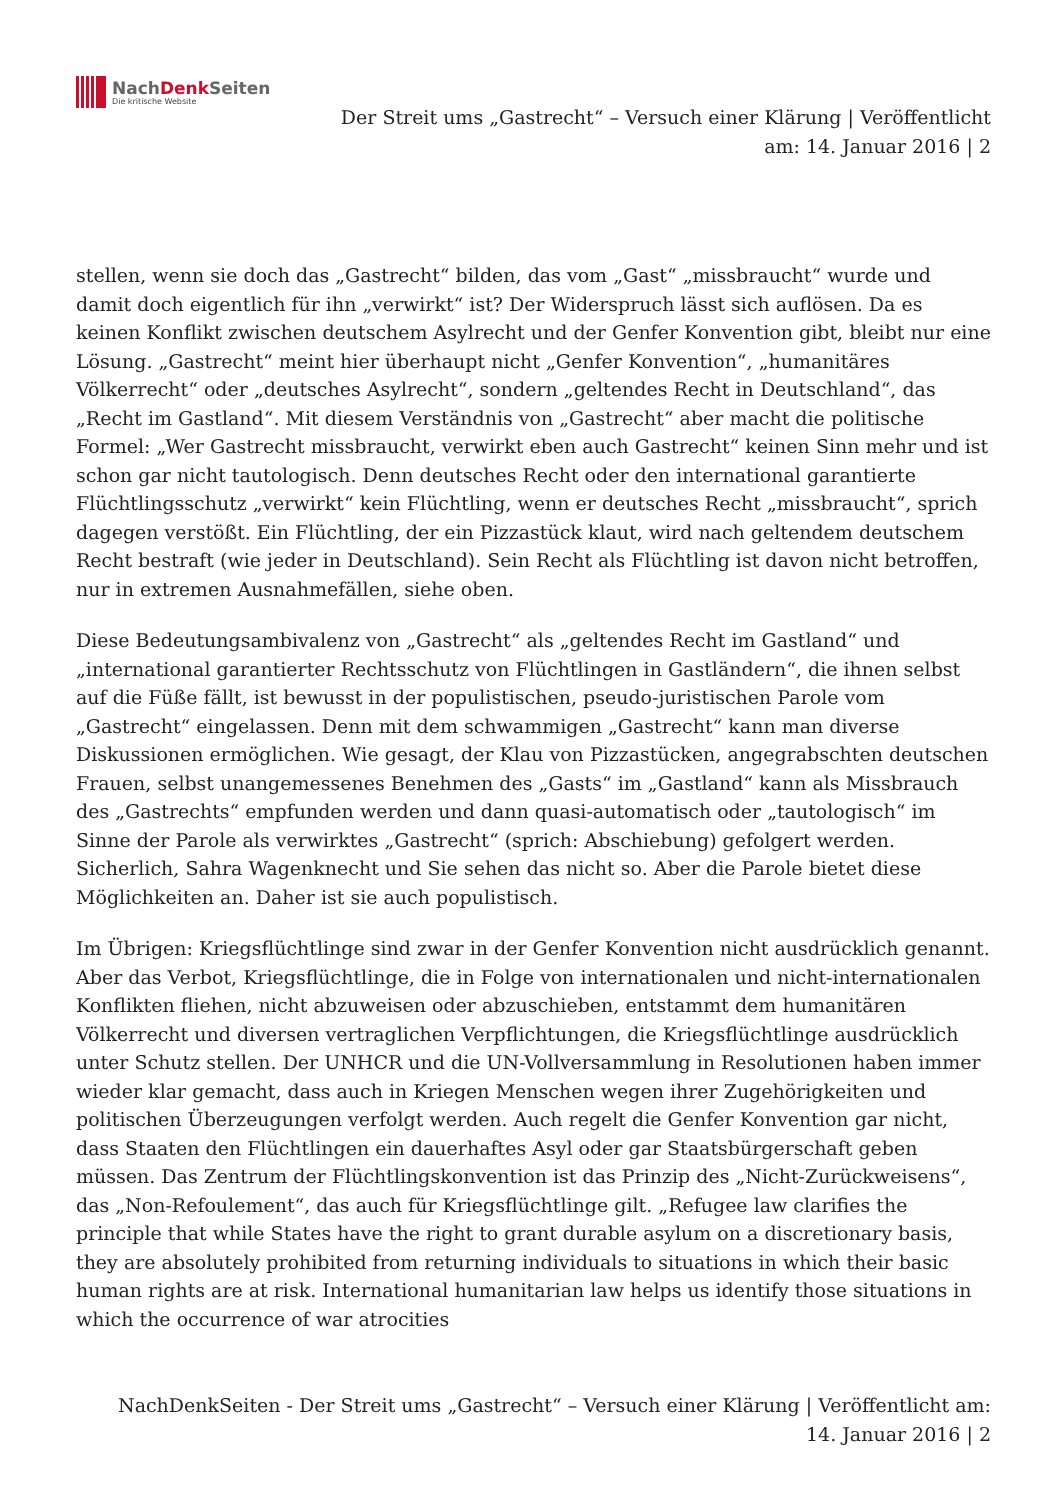NachDenk Seiten
Die kritische Website
Der Streit ums „Gastrecht“ – Versuch einer Klärung | Veröffentlicht
am: 14. Januar 2016 | 2
stellen, wenn sie doch das „Gastrecht“ bilden, das vom „Gast“ „missbraucht“ wurde und damit doch eigentlich für ihn „verwirkt“ ist? Der Widerspruch lässt sich auflösen. Da es keinen Konflikt zwischen deutschem Asylrecht und der Genfer Konvention gibt, bleibt nur eine Lösung. „Gastrecht“ meint hier überhaupt nicht „Genfer Konvention“, „humanitäres Völkerrecht“ oder „deutsches Asylrecht“, sondern „geltendes Recht in Deutschland“, das „Recht im Gastland“. Mit diesem Verständnis von „Gastrecht“ aber macht die politische Formel: „Wer Gastrecht missbraucht, verwirkt eben auch Gastrecht“ keinen Sinn mehr und ist schon gar nicht tautologisch. Denn deutsches Recht oder den international garantierte Flüchtlingsschutz „verwirkt“ kein Flüchtling, wenn er deutsches Recht „missbraucht“, sprich dagegen verstößt. Ein Flüchtling, der ein Pizzastück klaut, wird nach geltendem deutschem Recht bestraft (wie jeder in Deutschland). Sein Recht als Flüchtling ist davon nicht betroffen, nur in extremen Ausnahmefällen, siehe oben.
Diese Bedeutungsambivalenz von „Gastrecht“ als „geltendes Recht im Gastland“ und „international garantierter Rechtsschutz von Flüchtlingen in Gastländern“, die ihnen selbst auf die Füße fällt, ist bewusst in der populistischen, pseudo-juristischen Parole vom „Gastrecht“ eingelassen. Denn mit dem schwammigen „Gastrecht“ kann man diverse Diskussionen ermöglichen. Wie gesagt, der Klau von Pizzastücken, angegrabschten deutschen Frauen, selbst unangemessenes Benehmen des „Gasts“ im „Gastland“ kann als Missbrauch des „Gastrechts“ empfunden werden und dann quasi-automatisch oder „tautologisch“ im Sinne der Parole als verwirktes „Gastrecht“ (sprich: Abschiebung) gefolgert werden. Sicherlich, Sahra Wagenknecht und Sie sehen das nicht so. Aber die Parole bietet diese Möglichkeiten an. Daher ist sie auch populistisch.
Im Übrigen: Kriegsflüchtlinge sind zwar in der Genfer Konvention nicht ausdrücklich genannt. Aber das Verbot, Kriegsflüchtlinge, die in Folge von internationalen und nicht-internationalen Konflikten fliehen, nicht abzuweisen oder abzuschieben, entstammt dem humanitären Völkerrecht und diversen vertraglichen Verpflichtungen, die Kriegsflüchtlinge ausdrücklich unter Schutz stellen. Der UNHCR und die UN-Vollversammlung in Resolutionen haben immer wieder klar gemacht, dass auch in Kriegen Menschen wegen ihrer Zugehörigkeiten und politischen Überzeugungen verfolgt werden. Auch regelt die Genfer Konvention gar nicht, dass Staaten den Flüchtlingen ein dauerhaftes Asyl oder gar Staatsbürgerschaft geben müssen. Das Zentrum der Flüchtlingskonvention ist das Prinzip des „Nicht-Zurückweisens“, das „Non-Refoulement“, das auch für Kriegsflüchtlinge gilt. „Refugee law clarifies the principle that while States have the right to grant durable asylum on a discretionary basis, they are absolutely prohibited from returning individuals to situations in which their basic human rights are at risk. International humanitarian law helps us identify those situations in which the occurrence of war atrocities
NachDenkSeiten - Der Streit ums „Gastrecht“ – Versuch einer Klärung | Veröffentlicht am:
14. Januar 2016 | 2